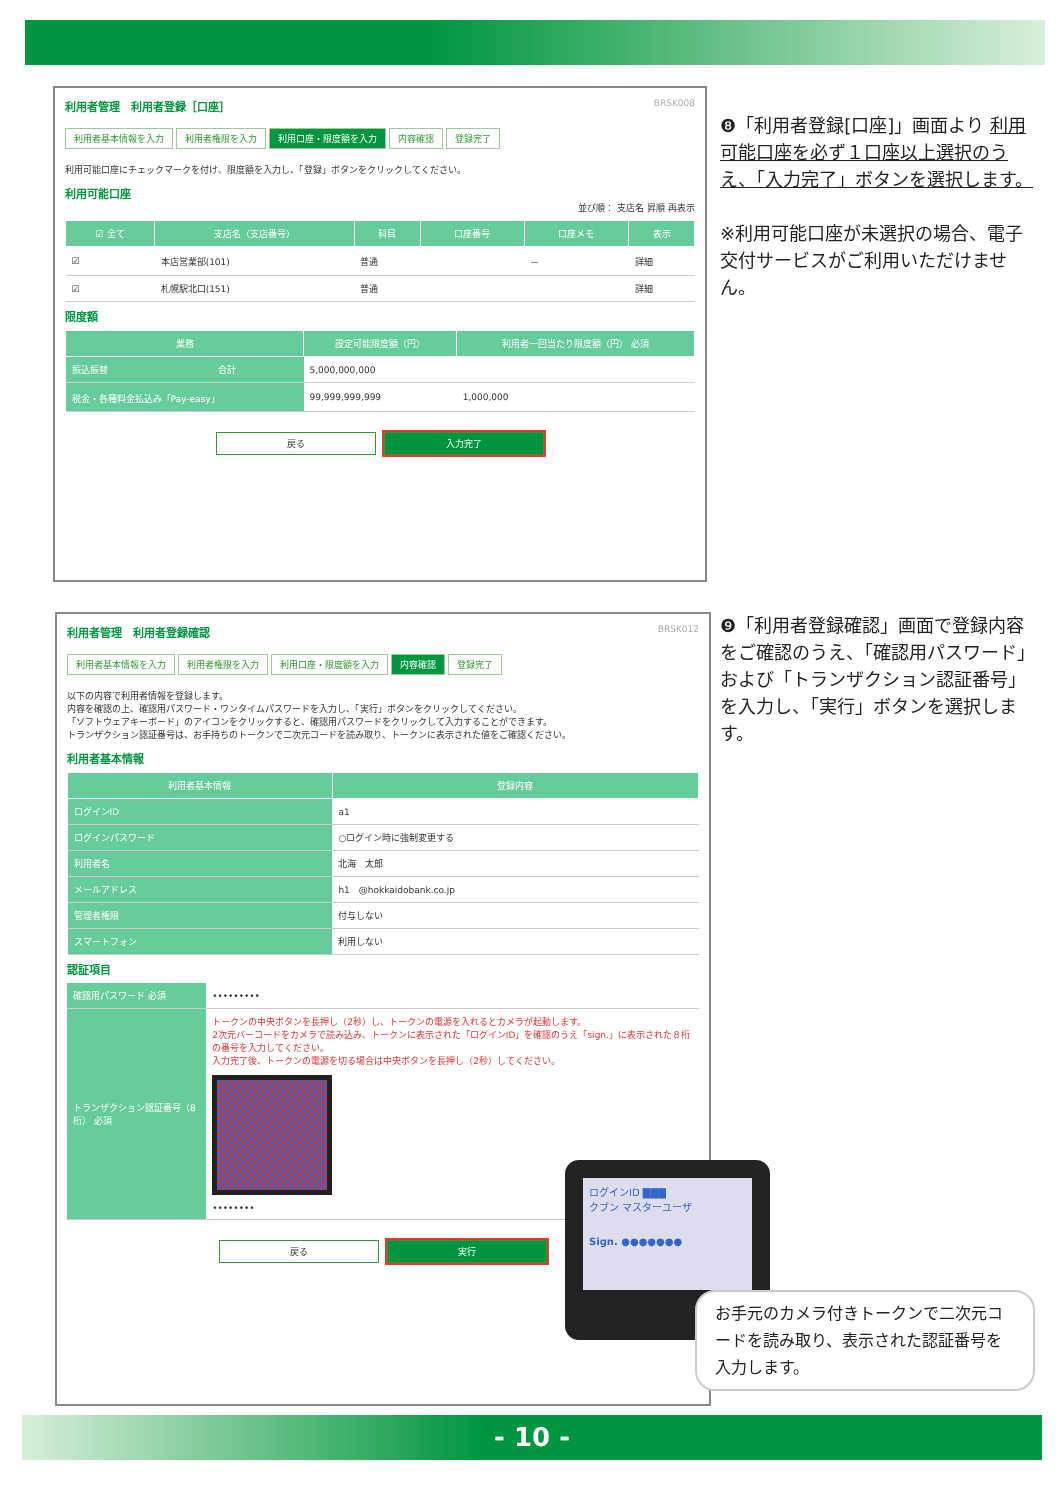利用者管理　利用者登録［口座］ BRSK008
利用者基本情報を入力 利用者権限を入力 利用口座・限度額を入力 内容確認 登録完了
利用可能口座にチェックマークを付け、限度額を入力し、「登録」ボタンをクリックしてください。
利用可能口座
並び順： 支店名 昇順 再表示
| ☑ 全て | 支店名（支店番号） | 科目 | 口座番号 | 口座メモ | 表示 |
| --- | --- | --- | --- | --- | --- |
| ☑ | 本店営業部(101) | 普通 | | － | 詳細 |
| ☑ | 札幌駅北口(151) | 普通 | | | 詳細 |
限度額
| 業務 | | 設定可能限度額（円） | 利用者一回当たり限度額（円） 必須 |
| --- | --- | --- | --- |
| 振込振替 | 合計 | 5,000,000,000 | |
| 税金・各種料金払込み「Pay-easy」 | | 99,999,999,999 | 1,000,000 |
戻る 入力完了
❽「利用者登録[口座]」画面より 利用可能口座を必ず１口座以上選択のうえ、「入力完了」ボタンを選択します。
※利用可能口座が未選択の場合、電子交付サービスがご利用いただけません。
利用者管理　利用者登録確認 BRSK012
利用者基本情報を入力 利用者権限を入力 利用口座・限度額を入力 内容確認 登録完了
以下の内容で利用者情報を登録します。
内容を確認の上、確認用パスワード・ワンタイムパスワードを入力し、「実行」ボタンをクリックしてください。
「ソフトウェアキーボード」のアイコンをクリックすると、確認用パスワードをクリックして入力することができます。
トランザクション認証番号は、お手持ちのトークンで二次元コードを読み取り、トークンに表示された値をご確認ください。
利用者基本情報
| 利用者基本情報 | 登録内容 |
| --- | --- |
| ログインID | a1 |
| ログインパスワード | ○ログイン時に強制変更する |
| 利用者名 | 北海 太郎 |
| メールアドレス | h1 @hokkaidobank.co.jp |
| 管理者権限 | 付与しない |
| スマートフォン | 利用しない |
認証項目
| 確認用パスワード 必須 | ••••••••• |
| トランザクション認証番号（8桁） 必須 | トークンの中央ボタンを長押し（2秒）し、トークンの電源を入れるとカメラが起動します。 2次元バーコードをカメラで読み込み、トークンに表示された「ログインID」を確認のうえ「sign.」に表示された８桁の番号を入力してください。 入力完了後、トークンの電源を切る場合は中央ボタンを長押し（2秒）してください。 •••••••• |
戻る 実行
ログインID ▇▇▇
クブン マスターユーザ
Sign. ●●●●●●●
❾「利用者登録確認」画面で登録内容をご確認のうえ、「確認用パスワード」および「トランザクション認証番号」を入力し、「実行」ボタンを選択します。
お手元のカメラ付きトークンで二次元コードを読み取り、表示された認証番号を入力します。
- 10 -